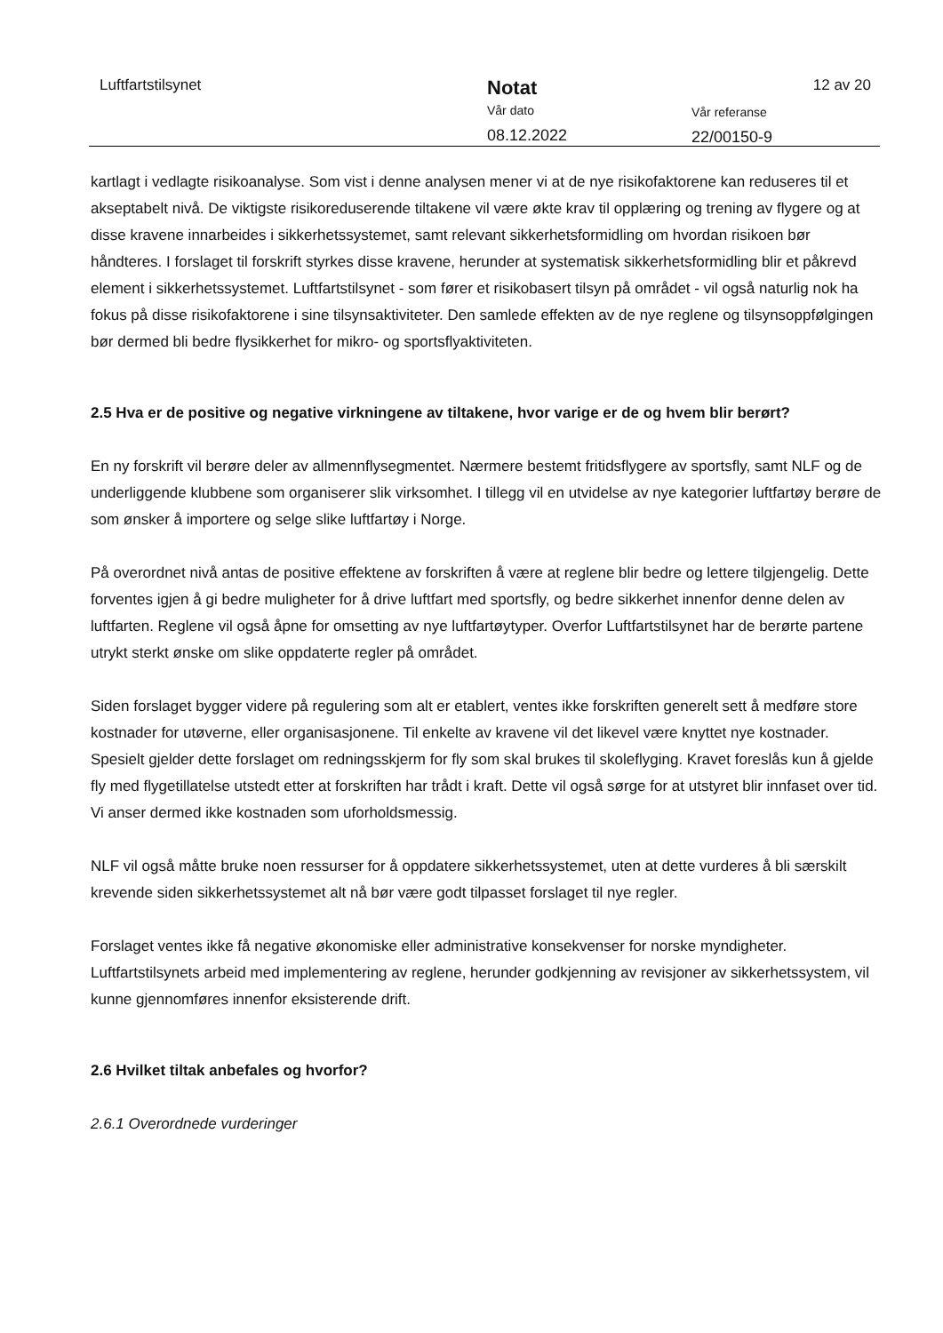Luftfartstilsynet
Notat
Vår dato
08.12.2022
Vår referanse
22/00150-9
12 av 20
kartlagt i vedlagte risikoanalyse. Som vist i denne analysen mener vi at de nye risikofaktorene kan reduseres til et akseptabelt nivå. De viktigste risikoreduserende tiltakene vil være økte krav til opplæring og trening av flygere og at disse kravene innarbeides i sikkerhetssystemet, samt relevant sikkerhetsformidling om hvordan risikoen bør håndteres. I forslaget til forskrift styrkes disse kravene, herunder at systematisk sikkerhetsformidling blir et påkrevd element i sikkerhetssystemet. Luftfartstilsynet - som fører et risikobasert tilsyn på området - vil også naturlig nok ha fokus på disse risikofaktorene i sine tilsynsaktiviteter. Den samlede effekten av de nye reglene og tilsynsoppfølgingen bør dermed bli bedre flysikkerhet for mikro- og sportsflyaktiviteten.
2.5 Hva er de positive og negative virkningene av tiltakene, hvor varige er de og hvem blir berørt?
En ny forskrift vil berøre deler av allmennflysegmentet. Nærmere bestemt fritidsflygere av sportsfly, samt NLF og de underliggende klubbene som organiserer slik virksomhet. I tillegg vil en utvidelse av nye kategorier luftfartøy berøre de som ønsker å importere og selge slike luftfartøy i Norge.
På overordnet nivå antas de positive effektene av forskriften å være at reglene blir bedre og lettere tilgjengelig. Dette forventes igjen å gi bedre muligheter for å drive luftfart med sportsfly, og bedre sikkerhet innenfor denne delen av luftfarten. Reglene vil også åpne for omsetting av nye luftfartøytyper. Overfor Luftfartstilsynet har de berørte partene utrykt sterkt ønske om slike oppdaterte regler på området.
Siden forslaget bygger videre på regulering som alt er etablert, ventes ikke forskriften generelt sett å medføre store kostnader for utøverne, eller organisasjonene. Til enkelte av kravene vil det likevel være knyttet nye kostnader. Spesielt gjelder dette forslaget om redningsskjerm for fly som skal brukes til skoleflyging. Kravet foreslås kun å gjelde fly med flygetillatelse utstedt etter at forskriften har trådt i kraft. Dette vil også sørge for at utstyret blir innfaset over tid. Vi anser dermed ikke kostnaden som uforholdsmessig.
NLF vil også måtte bruke noen ressurser for å oppdatere sikkerhetssystemet, uten at dette vurderes å bli særskilt krevende siden sikkerhetssystemet alt nå bør være godt tilpasset forslaget til nye regler.
Forslaget ventes ikke få negative økonomiske eller administrative konsekvenser for norske myndigheter. Luftfartstilsynets arbeid med implementering av reglene, herunder godkjenning av revisjoner av sikkerhetssystem, vil kunne gjennomføres innenfor eksisterende drift.
2.6 Hvilket tiltak anbefales og hvorfor?
2.6.1 Overordnede vurderinger